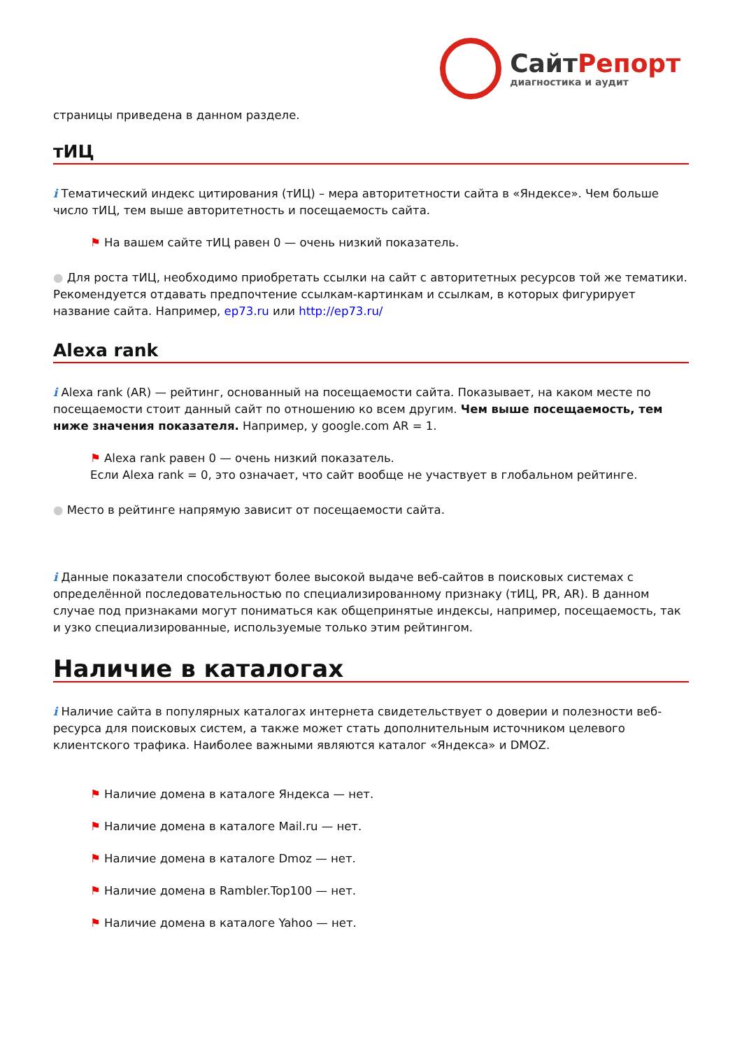СайтРепорт
диагностика и аудит
страницы приведена в данном разделе.
тИЦ
i Тематический индекс цитирования (тИЦ) – мера авторитетности сайта в «Яндексе». Чем больше число тИЦ, тем выше авторитетность и посещаемость сайта.
⚑ На вашем сайте тИЦ равен 0 — очень низкий показатель.
● Для роста тИЦ, необходимо приобретать ссылки на сайт с авторитетных ресурсов той же тематики. Рекомендуется отдавать предпочтение ссылкам-картинкам и ссылкам, в которых фигурирует название сайта. Например, ep73.ru или http://ep73.ru/
Alexa rank
i Alexa rank (AR) — рейтинг, основанный на посещаемости сайта. Показывает, на каком месте по посещаемости стоит данный сайт по отношению ко всем другим. Чем выше посещаемость, тем ниже значения показателя. Например, у google.com AR = 1.
⚑ Alexa rank равен 0 — очень низкий показатель.
Если Alexa rank = 0, это означает, что сайт вообще не участвует в глобальном рейтинге.
● Место в рейтинге напрямую зависит от посещаемости сайта.
i Данные показатели способствуют более высокой выдаче веб-сайтов в поисковых системах с определённой последовательностью по специализированному признаку (тИЦ, PR, AR). В данном случае под признаками могут пониматься как общепринятые индексы, например, посещаемость, так и узко специализированные, используемые только этим рейтингом.
Наличие в каталогах
i Наличие сайта в популярных каталогах интернета свидетельствует о доверии и полезности веб-ресурса для поисковых систем, а также может стать дополнительным источником целевого клиентского трафика. Наиболее важными являются каталог «Яндекса» и DMOZ.
⚑ Наличие домена в каталоге Яндекса — нет.
⚑ Наличие домена в каталоге Mail.ru — нет.
⚑ Наличие домена в каталоге Dmoz — нет.
⚑ Наличие домена в Rambler.Top100 — нет.
⚑ Наличие домена в каталоге Yahoo — нет.